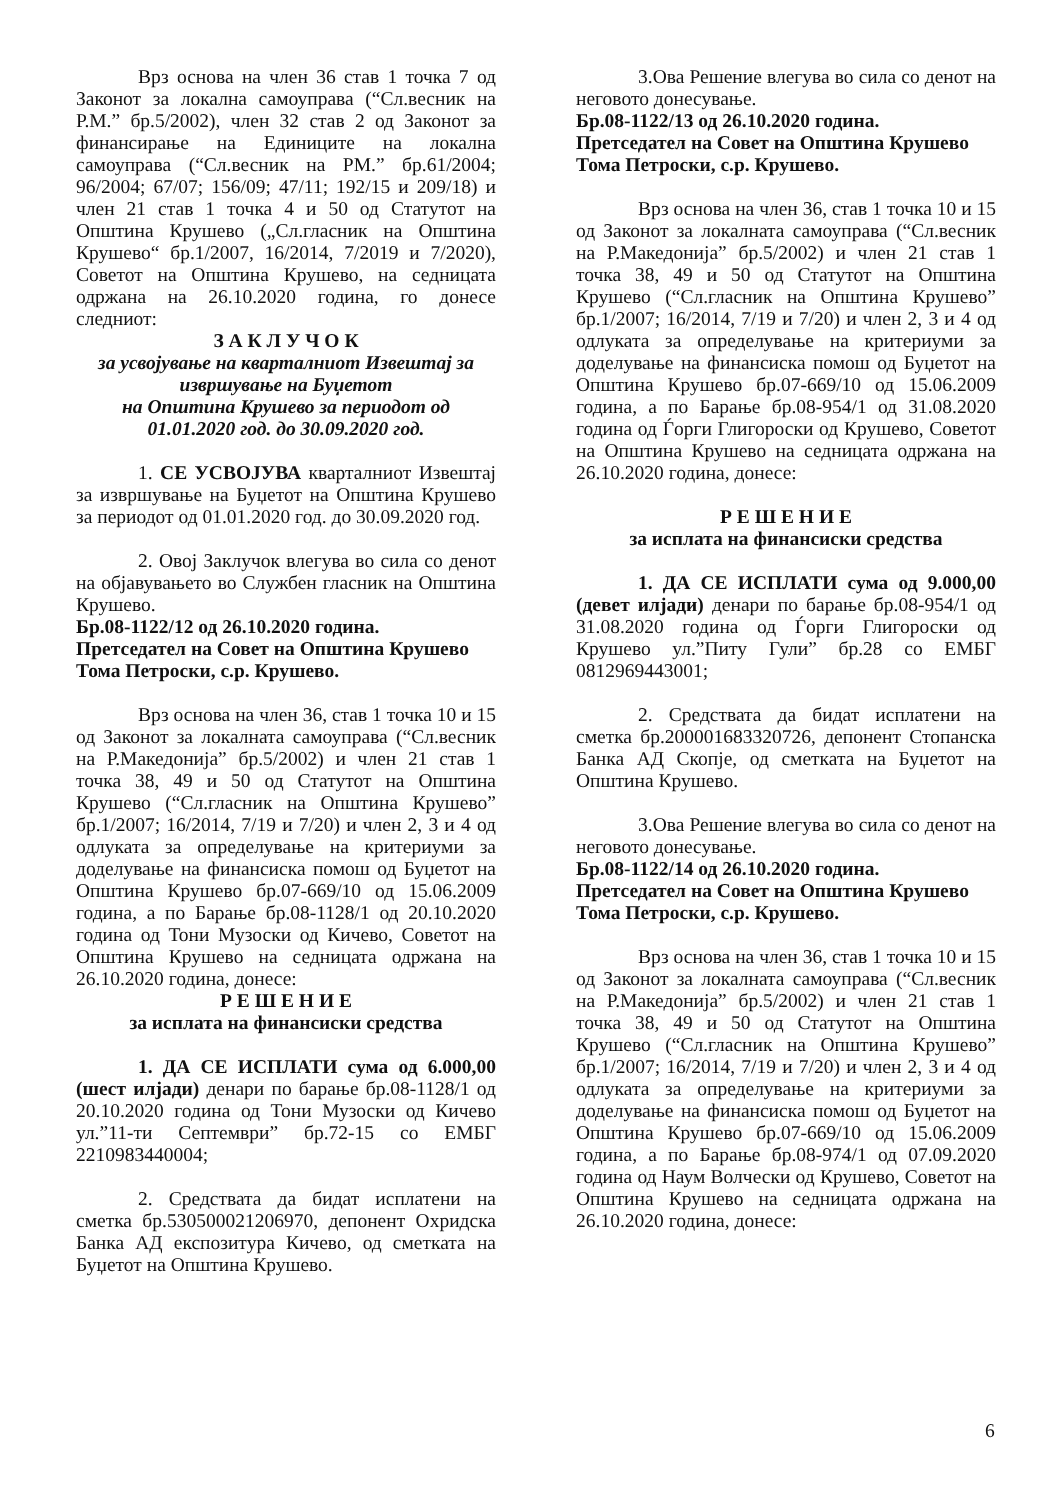Врз основа на член 36 став 1 точка 7 од Законот за локална самоуправа (“Сл.весник на Р.М.” бр.5/2002), член 32 став 2 од Законот за финансирање на Единиците на локална самоуправа (“Сл.весник на РМ.” бр.61/2004; 96/2004; 67/07; 156/09; 47/11; 192/15 и 209/18) и член 21 став 1 точка 4 и 50 од Статутот на Општина Крушево („Сл.гласник на Општина Крушево“ бр.1/2007, 16/2014, 7/2019 и 7/2020), Советот на Општина Крушево, на седницата одржана на 26.10.2020 година, го донесе следниот:
З А К Л У Ч О К
за усвојување на кварталниот Извештај за извршување на Буџетот
на Општина Крушево за периодот од
01.01.2020 год. до 30.09.2020 год.
1. СЕ УСВОЈУВА кварталниот Извештај за извршување на Буџетот на Општина Крушево за периодот од 01.01.2020 год. до 30.09.2020 год.
2. Овој Заклучок влегува во сила со денот на објавувањето во Службен гласник на Општина Крушево.
Бр.08-1122/12 од 26.10.2020 година.
Претседател на Совет на Општина Крушево
Тома Петроски, с.р. Крушево.
Врз основа на член 36, став 1 точка 10 и 15 од Законот за локалната самоуправа (“Сл.весник на Р.Македонија” бр.5/2002) и член 21 став 1 точка 38, 49 и 50 од Статутот на Општина Крушево (“Сл.гласник на Општина Крушево” бр.1/2007; 16/2014, 7/19 и 7/20) и член 2, 3 и 4 од одлуката за определување на критериуми за доделување на финансиска помош од Буџетот на Општина Крушево бр.07-669/10 од 15.06.2009 година, а по Барање бр.08-1128/1 од 20.10.2020 година од Тони Музоски од Кичево, Советот на Општина Крушево на седницата одржана на 26.10.2020 година, донесе:
Р Е Ш Е Н И Е
за исплата на финансиски средства
1. ДА СЕ ИСПЛАТИ сума од 6.000,00 (шест илјади) денари по барање бр.08-1128/1 од 20.10.2020 година од Тони Музоски од Кичево ул.”11-ти Септември” бр.72-15 со ЕМБГ 2210983440004;
2. Средствата да бидат исплатени на сметка бр.530500021206970, депонент Охридска Банка АД експозитура Кичево, од сметката на Буџетот на Општина Крушево.
3.Ова Решение влегува во сила со денот на неговото донесување.
Бр.08-1122/13 од 26.10.2020 година.
Претседател на Совет на Општина Крушево
Тома Петроски, с.р. Крушево.
Врз основа на член 36, став 1 точка 10 и 15 од Законот за локалната самоуправа (“Сл.весник на Р.Македонија” бр.5/2002) и член 21 став 1 точка 38, 49 и 50 од Статутот на Општина Крушево (“Сл.гласник на Општина Крушево” бр.1/2007; 16/2014, 7/19 и 7/20) и член 2, 3 и 4 од одлуката за определување на критериуми за доделување на финансиска помош од Буџетот на Општина Крушево бр.07-669/10 од 15.06.2009 година, а по Барање бр.08-954/1 од 31.08.2020 година од Ѓорги Глигороски од Крушево, Советот на Општина Крушево на седницата одржана на 26.10.2020 година, донесе:
Р Е Ш Е Н И Е
за исплата на финансиски средства
1. ДА СЕ ИСПЛАТИ сума од 9.000,00 (девет илјади) денари по барање бр.08-954/1 од 31.08.2020 година од Ѓорги Глигороски од Крушево ул.”Питу Гули” бр.28 со ЕМБГ 0812969443001;
2. Средствата да бидат исплатени на сметка бр.200001683320726, депонент Стопанска Банка АД Скопје, од сметката на Буџетот на Општина Крушево.
3.Ова Решение влегува во сила со денот на неговото донесување.
Бр.08-1122/14 од 26.10.2020 година.
Претседател на Совет на Општина Крушево
Тома Петроски, с.р. Крушево.
Врз основа на член 36, став 1 точка 10 и 15 од Законот за локалната самоуправа (“Сл.весник на Р.Македонија” бр.5/2002) и член 21 став 1 точка 38, 49 и 50 од Статутот на Општина Крушево (“Сл.гласник на Општина Крушево” бр.1/2007; 16/2014, 7/19 и 7/20) и член 2, 3 и 4 од одлуката за определување на критериуми за доделување на финансиска помош од Буџетот на Општина Крушево бр.07-669/10 од 15.06.2009 година, а по Барање бр.08-974/1 од 07.09.2020 година од Наум Волчески од Крушево, Советот на Општина Крушево на седницата одржана на 26.10.2020 година, донесе:
6